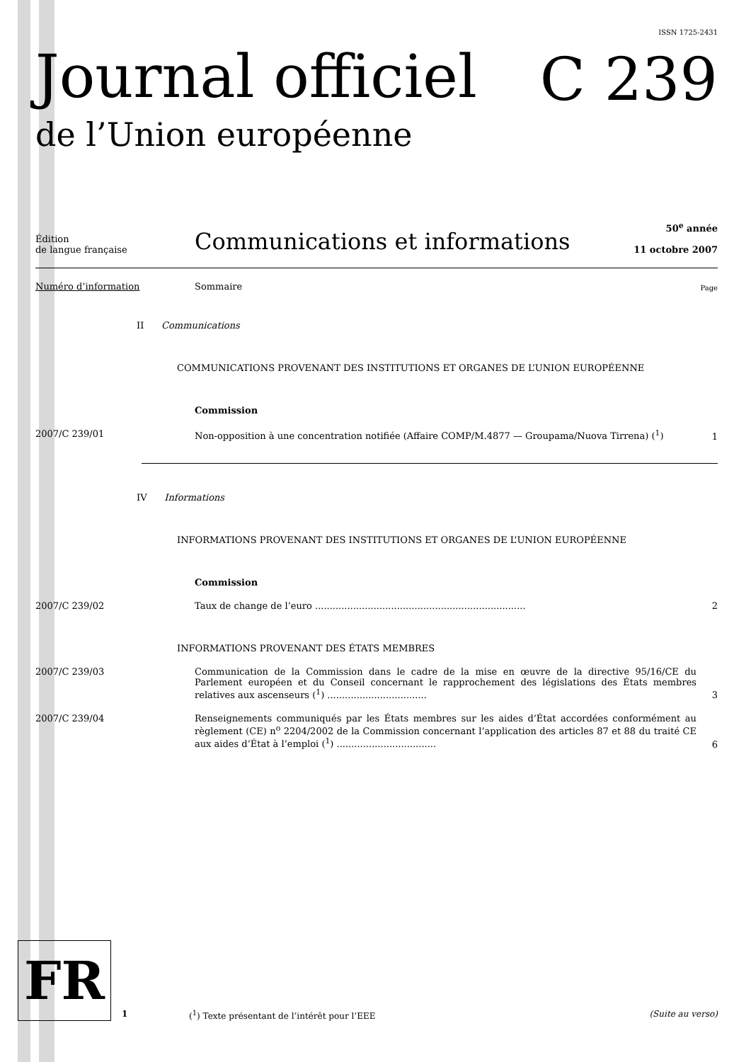ISSN 1725-2431
Journal officiel
de l’Union européenne
C 239
Édition
de langue française
Communications et informations
50<sup>e</sup> année
11 octobre 2007
Numéro d’information Sommaire
Page
II Communications
COMMUNICATIONS PROVENANT DES INSTITUTIONS ET ORGANES DE L’UNION EUROPÉENNE
Commission
2007/C 239/01 Non-opposition à une concentration notifiée (Affaire COMP/M.4877 — Groupama/Nuova Tirrena) (<sup>1</sup>)
1
IV Informations
INFORMATIONS PROVENANT DES INSTITUTIONS ET ORGANES DE L’UNION EUROPÉENNE
Commission
2007/C 239/02 Taux de change de l’euro ........................................................................
2
INFORMATIONS PROVENANT DES ÉTATS MEMBRES
2007/C 239/03 Communication de la Commission dans le cadre de la mise en œuvre de la directive 95/16/CE du Parlement européen et du Conseil concernant le rapprochement des législations des États membres relatives aux ascenseurs (<sup>1</sup>) ..................................
3
2007/C 239/04 Renseignements communiqués par les États membres sur les aides d’État accordées conformément au règlement (CE) n<sup>o</sup> 2204/2002 de la Commission concernant l’application des articles 87 et 88 du traité CE aux aides d’État à l’emploi (<sup>1</sup>) ..................................
6
FR
1 (<sup>1</sup>) Texte présentant de l’intérêt pour l’EEE
(Suite au verso)